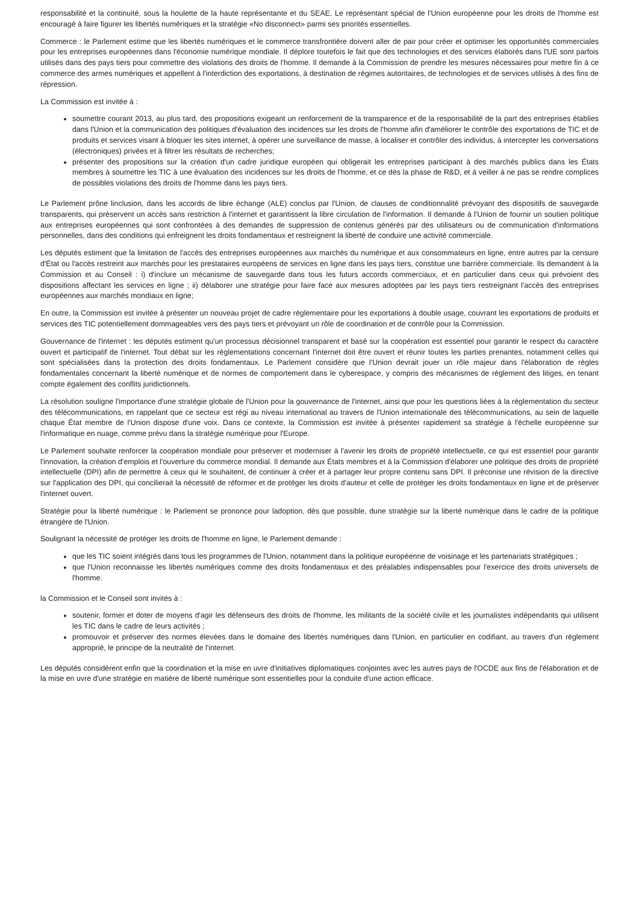responsabilité et la continuité, sous la houlette de la haute représentante et du SEAE. Le représentant spécial de l'Union européenne pour les droits de l'homme est encouragé à faire figurer les libertés numériques et la stratégie «No disconnect» parmi ses priorités essentielles.
Commerce : le Parlement estime que les libertés numériques et le commerce transfrontière doivent aller de pair pour créer et optimiser les opportunités commerciales pour les entreprises européennes dans l'économie numérique mondiale. Il déplore toutefois le fait que des technologies et des services élaborés dans l'UE sont parfois utilisés dans des pays tiers pour commettre des violations des droits de l'homme. Il demande à la Commission de prendre les mesures nécessaires pour mettre fin à ce commerce des armes numériques et appellent à l'interdiction des exportations, à destination de régimes autoritaires, de technologies et de services utilisés à des fins de répression.
La Commission est invitée à :
soumettre courant 2013, au plus tard, des propositions exigeant un renforcement de la transparence et de la responsabilité de la part des entreprises établies dans l'Union et la communication des politiques d'évaluation des incidences sur les droits de l'homme afin d'améliorer le contrôle des exportations de TIC et de produits et services visant à bloquer les sites internet, à opérer une surveillance de masse, à localiser et contrôler des individus, à intercepter les conversations (électroniques) privées et à filtrer les résultats de recherches;
présenter des propositions sur la création d'un cadre juridique européen qui obligerait les entreprises participant à des marchés publics dans les États membres à soumettre les TIC à une évaluation des incidences sur les droits de l'homme, et ce dès la phase de R&D, et à veiller à ne pas se rendre complices de possibles violations des droits de l'homme dans les pays tiers.
Le Parlement prône linclusion, dans les accords de libre échange (ALE) conclus par l'Union, de clauses de conditionnalité prévoyant des dispositifs de sauvegarde transparents, qui préservent un accès sans restriction à l'internet et garantissent la libre circulation de l'information. Il demande à l'Union de fournir un soutien politique aux entreprises européennes qui sont confrontées à des demandes de suppression de contenus générés par des utilisateurs ou de communication d'informations personnelles, dans des conditions qui enfreignent les droits fondamentaux et restreignent la liberté de conduire une activité commerciale.
Les députés estiment que la limitation de l'accès des entreprises européennes aux marchés du numérique et aux consommateurs en ligne, entre autres par la censure d'État ou l'accès restreint aux marchés pour les prestataires européens de services en ligne dans les pays tiers, constitue une barrière commerciale. Ils demandent à la Commission et au Conseil : i) d'inclure un mécanisme de sauvegarde dans tous les futurs accords commerciaux, et en particulier dans ceux qui prévoient des dispositions affectant les services en ligne ; ii) délaborer une stratégie pour faire face aux mesures adoptées par les pays tiers restreignant l'accès des entreprises européennes aux marchés mondiaux en ligne;
En outre, la Commission est invitée à présenter un nouveau projet de cadre réglementaire pour les exportations à double usage, couvrant les exportations de produits et services des TIC potentiellement dommageables vers des pays tiers et prévoyant un rôle de coordination et de contrôle pour la Commission.
Gouvernance de l'internet : les députés estiment qu'un processus décisionnel transparent et basé sur la coopération est essentiel pour garantir le respect du caractère ouvert et participatif de l'internet. Tout débat sur les réglementations concernant l'internet doit être ouvert et réunir toutes les parties prenantes, notamment celles qui sont spécialisées dans la protection des droits fondamentaux. Le Parlement considère que l'Union devrait jouer un rôle majeur dans l'élaboration de règles fondamentales concernant la liberté numérique et de normes de comportement dans le cyberespace, y compris des mécanismes de règlement des litiges, en tenant compte également des conflits juridictionnels.
La résolution souligne l'importance d'une stratégie globale de l'Union pour la gouvernance de l'internet, ainsi que pour les questions liées à la réglementation du secteur des télécommunications, en rappelant que ce secteur est régi au niveau international au travers de l'Union internationale des télécommunications, au sein de laquelle chaque État membre de l'Union dispose d'une voix. Dans ce contexte, la Commission est invitée à présenter rapidement sa stratégie à l'échelle européenne sur l'informatique en nuage, comme prévu dans la stratégie numérique pour l'Europe.
Le Parlement souhaite renforcer la coopération mondiale pour préserver et moderniser à l'avenir les droits de propriété intellectuelle, ce qui est essentiel pour garantir l'innovation, la création d'emplois et l'ouverture du commerce mondial. Il demande aux États membres et à la Commission d'élaborer une politique des droits de propriété intellectuelle (DPI) afin de permettre à ceux qui le souhaitent, de continuer à créer et à partager leur propre contenu sans DPI. Il préconise une révision de la directive sur l'application des DPI, qui concilierait la nécessité de réformer et de protéger les droits d'auteur et celle de protéger les droits fondamentaux en ligne et de préserver l'internet ouvert.
Stratégie pour la liberté numérique : le Parlement se prononce pour ladoption, dès que possible, dune stratégie sur la liberté numérique dans le cadre de la politique étrangère de l'Union.
Soulignant la nécessité de protéger les droits de l'homme en ligne, le Parlement demande :
que les TIC soient intégrés dans tous les programmes de l'Union, notamment dans la politique européenne de voisinage et les partenariats stratégiques ;
que l'Union reconnaisse les libertés numériques comme des droits fondamentaux et des préalables indispensables pour l'exercice des droits universels de l'homme.
la Commission et le Conseil sont invités à :
soutenir, former et doter de moyens d'agir les défenseurs des droits de l'homme, les militants de la société civile et les journalistes indépendants qui utilisent les TIC dans le cadre de leurs activités ;
promouvoir et préserver des normes élevées dans le domaine des libertés numériques dans l'Union, en particulier en codifiant, au travers d'un règlement approprié, le principe de la neutralité de l'internet.
Les députés considèrent enfin que la coordination et la mise en uvre d'initiatives diplomatiques conjointes avec les autres pays de l'OCDE aux fins de l'élaboration et de la mise en uvre d'une stratégie en matière de liberté numérique sont essentielles pour la conduite d'une action efficace.